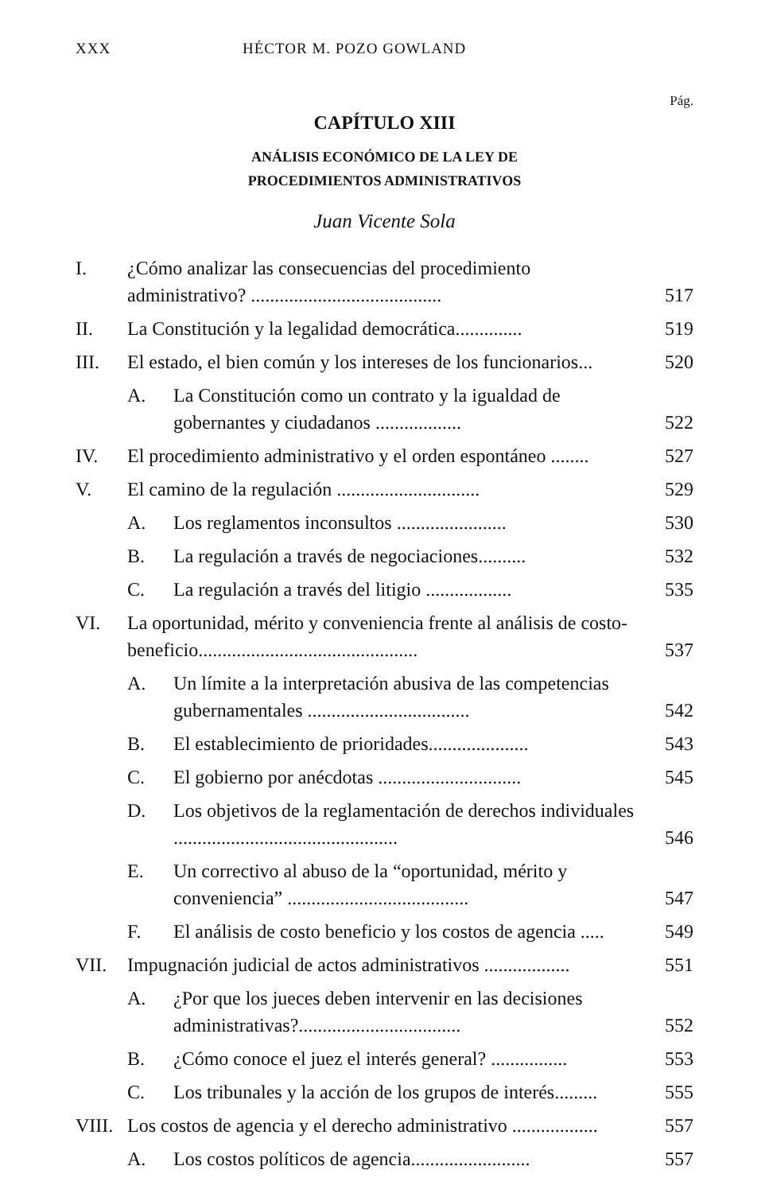XXX HÉCTOR M. POZO GOWLAND
Pág.
CAPÍTULO XIII
ANÁLISIS ECONÓMICO DE LA LEY DE
PROCEDIMIENTOS ADMINISTRATIVOS
Juan Vicente Sola
I. ¿Cómo analizar las consecuencias del procedimiento administrativo? ........................................ 517
II. La Constitución y la legalidad democrática.............. 519
III. El estado, el bien común y los intereses de los funcionarios... 520
A. La Constitución como un contrato y la igualdad de gobernantes y ciudadanos .................. 522
IV. El procedimiento administrativo y el orden espontáneo ........ 527
V. El camino de la regulación .............................. 529
A. Los reglamentos inconsultos ....................... 530
B. La regulación a través de negociaciones.......... 532
C. La regulación a través del litigio .................. 535
VI. La oportunidad, mérito y conveniencia frente al análisis de costo-beneficio.............................................. 537
A. Un límite a la interpretación abusiva de las competencias gubernamentales .................................. 542
B. El establecimiento de prioridades..................... 543
C. El gobierno por anécdotas .............................. 545
D. Los objetivos de la reglamentación de derechos individuales ............................................... 546
E. Un correctivo al abuso de la “oportunidad, mérito y conveniencia” ...................................... 547
F. El análisis de costo beneficio y los costos de agencia ..... 549
VII. Impugnación judicial de actos administrativos .................. 551
A. ¿Por que los jueces deben intervenir en las decisiones administrativas?.................................. 552
B. ¿Cómo conoce el juez el interés general? ................ 553
C. Los tribunales y la acción de los grupos de interés......... 555
VIII. Los costos de agencia y el derecho administrativo .................. 557
A. Los costos políticos de agencia......................... 557